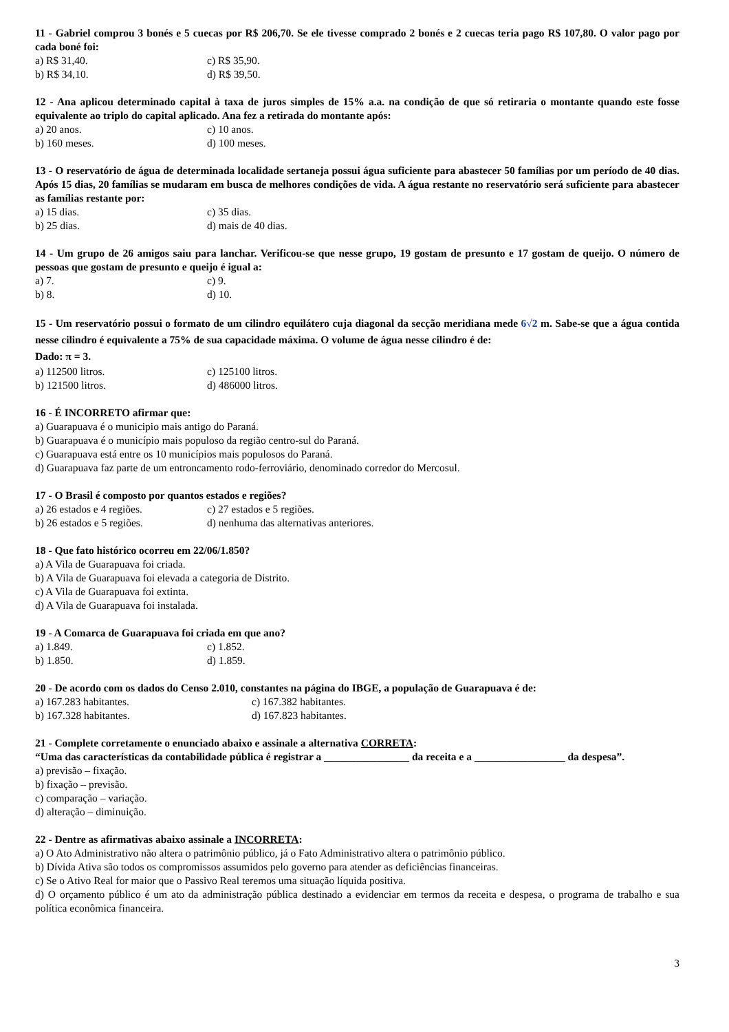11 - Gabriel comprou 3 bonés e 5 cuecas por R$ 206,70. Se ele tivesse comprado 2 bonés e 2 cuecas teria pago R$ 107,80. O valor pago por cada boné foi:
a) R$ 31,40. c) R$ 35,90.
b) R$ 34,10. d) R$ 39,50.
12 - Ana aplicou determinado capital à taxa de juros simples de 15% a.a. na condição de que só retiraria o montante quando este fosse equivalente ao triplo do capital aplicado. Ana fez a retirada do montante após:
a) 20 anos. c) 10 anos.
b) 160 meses. d) 100 meses.
13 - O reservatório de água de determinada localidade sertaneja possui água suficiente para abastecer 50 famílias por um período de 40 dias. Após 15 dias, 20 famílias se mudaram em busca de melhores condições de vida. A água restante no reservatório será suficiente para abastecer as famílias restante por:
a) 15 dias. c) 35 dias.
b) 25 dias. d) mais de 40 dias.
14 - Um grupo de 26 amigos saiu para lanchar. Verificou-se que nesse grupo, 19 gostam de presunto e 17 gostam de queijo. O número de pessoas que gostam de presunto e queijo é igual a:
a) 7. c) 9.
b) 8. d) 10.
15 - Um reservatório possui o formato de um cilindro equilátero cuja diagonal da secção meridiana mede 6√2 m. Sabe-se que a água contida nesse cilindro é equivalente a 75% de sua capacidade máxima. O volume de água nesse cilindro é de:
Dado: π = 3.
a) 112500 litros. c) 125100 litros.
b) 121500 litros. d) 486000 litros.
16 - É INCORRETO afirmar que:
a) Guarapuava é o municipio mais antigo do Paraná.
b) Guarapuava é o município mais populoso da região centro-sul do Paraná.
c) Guarapuava está entre os 10 municípios mais populosos do Paraná.
d) Guarapuava faz parte de um entroncamento rodo-ferroviário, denominado corredor do Mercosul.
17 - O Brasil é composto por quantos estados e regiões?
a) 26 estados e 4 regiões. c) 27 estados e 5 regiões.
b) 26 estados e 5 regiões. d) nenhuma das alternativas anteriores.
18 - Que fato histórico ocorreu em 22/06/1.850?
a) A Vila de Guarapuava foi criada.
b) A Vila de Guarapuava foi elevada a categoria de Distrito.
c) A Vila de Guarapuava foi extinta.
d) A Vila de Guarapuava foi instalada.
19 - A Comarca de Guarapuava foi criada em que ano?
a) 1.849. c) 1.852.
b) 1.850. d) 1.859.
20 - De acordo com os dados do Censo 2.010, constantes na página do IBGE, a população de Guarapuava é de:
a) 167.283 habitantes. c) 167.382 habitantes.
b) 167.328 habitantes. d) 167.823 habitantes.
21 - Complete corretamente o enunciado abaixo e assinale a alternativa CORRETA:
“Uma das características da contabilidade pública é registrar a ________________ da receita e a _________________ da despesa”.
a) previsão – fixação.
b) fixação – previsão.
c) comparação – variação.
d) alteração – diminuição.
22 - Dentre as afirmativas abaixo assinale a INCORRETA:
a) O Ato Administrativo não altera o patrimônio público, já o Fato Administrativo altera o patrimônio público.
b) Dívida Ativa são todos os compromissos assumidos pelo governo para atender as deficiências financeiras.
c) Se o Ativo Real for maior que o Passivo Real teremos uma situação líquida positiva.
d) O orçamento público é um ato da administração pública destinado a evidenciar em termos da receita e despesa, o programa de trabalho e sua política econômica financeira.
3